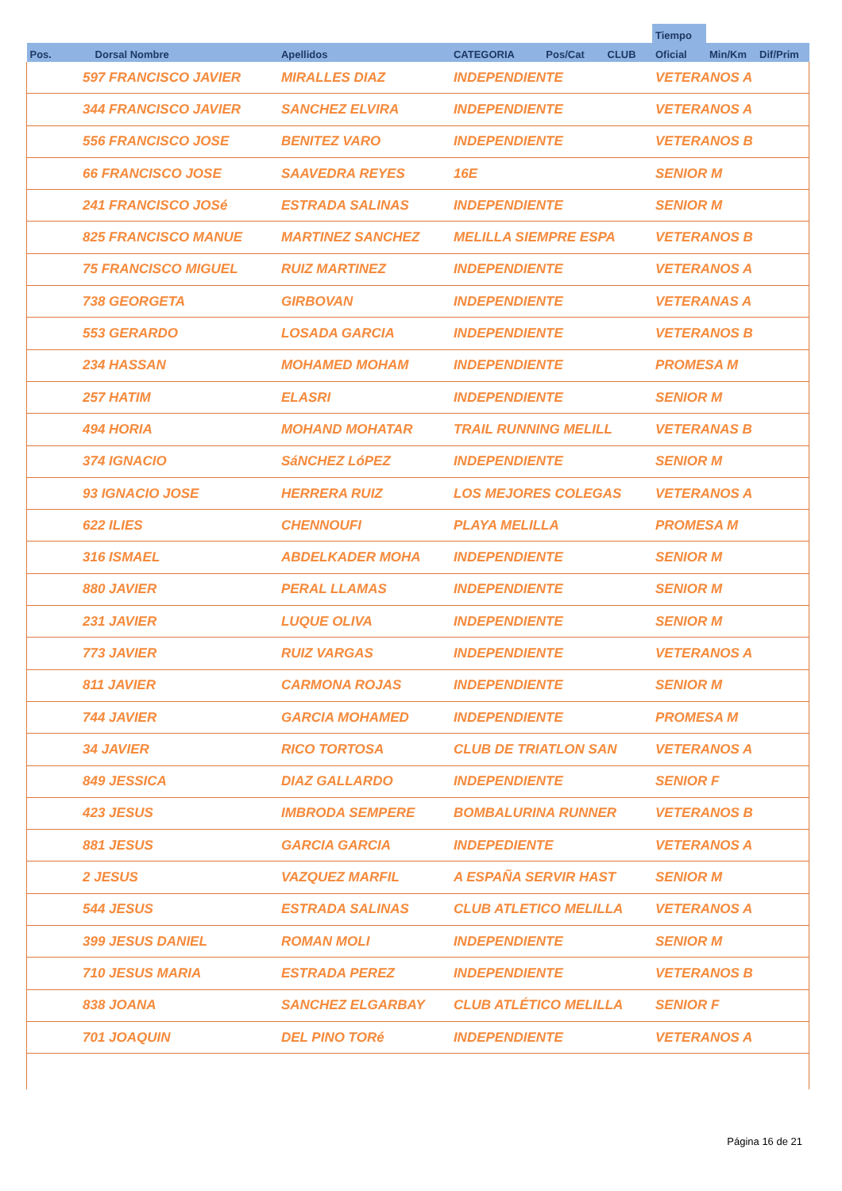| | | | | | | Tiempo | | |
| --- | --- | --- | --- | --- | --- | --- | --- | --- |
| Pos. | Dorsal Nombre | Apellidos | CATEGORIA | Pos/Cat | CLUB | Oficial | Min/Km | Dif/Prim |
| 597 FRANCISCO JAVIER | | MIRALLES DIAZ | INDEPENDIENTE | | | VETERANOS A | | |
| 344 FRANCISCO JAVIER | | SANCHEZ ELVIRA | INDEPENDIENTE | | | VETERANOS A | | |
| 556 FRANCISCO JOSE | | BENITEZ VARO | INDEPENDIENTE | | | VETERANOS B | | |
| 66 FRANCISCO JOSE | | SAAVEDRA REYES | 16E | | | SENIOR M | | |
| 241 FRANCISCO JOSé | | ESTRADA SALINAS | INDEPENDIENTE | | | SENIOR M | | |
| 825 FRANCISCO MANUE | | MARTINEZ SANCHEZ | MELILLA SIEMPRE ESPA | | | VETERANOS B | | |
| 75 FRANCISCO MIGUEL | | RUIZ MARTINEZ | INDEPENDIENTE | | | VETERANOS A | | |
| 738 GEORGETA | | GIRBOVAN | INDEPENDIENTE | | | VETERANAS A | | |
| 553 GERARDO | | LOSADA GARCIA | INDEPENDIENTE | | | VETERANOS B | | |
| 234 HASSAN | | MOHAMED MOHAM | INDEPENDIENTE | | | PROMESA M | | |
| 257 HATIM | | ELASRI | INDEPENDIENTE | | | SENIOR M | | |
| 494 HORIA | | MOHAND MOHATAR | TRAIL RUNNING MELILL | | | VETERANAS B | | |
| 374 IGNACIO | | SáNCHEZ LóPEZ | INDEPENDIENTE | | | SENIOR M | | |
| 93 IGNACIO JOSE | | HERRERA RUIZ | LOS MEJORES COLEGAS | | | VETERANOS A | | |
| 622 ILIES | | CHENNOUFI | PLAYA MELILLA | | | PROMESA M | | |
| 316 ISMAEL | | ABDELKADER MOHA | INDEPENDIENTE | | | SENIOR M | | |
| 880 JAVIER | | PERAL LLAMAS | INDEPENDIENTE | | | SENIOR M | | |
| 231 JAVIER | | LUQUE OLIVA | INDEPENDIENTE | | | SENIOR M | | |
| 773 JAVIER | | RUIZ VARGAS | INDEPENDIENTE | | | VETERANOS A | | |
| 811 JAVIER | | CARMONA ROJAS | INDEPENDIENTE | | | SENIOR M | | |
| 744 JAVIER | | GARCIA MOHAMED | INDEPENDIENTE | | | PROMESA M | | |
| 34 JAVIER | | RICO TORTOSA | CLUB DE TRIATLON SAN | | | VETERANOS A | | |
| 849 JESSICA | | DIAZ GALLARDO | INDEPENDIENTE | | | SENIOR F | | |
| 423 JESUS | | IMBRODA SEMPERE | BOMBALURINA RUNNER | | | VETERANOS B | | |
| 881 JESUS | | GARCIA GARCIA | INDEPEDIENTE | | | VETERANOS A | | |
| 2 JESUS | | VAZQUEZ MARFIL | A ESPAÑA SERVIR HAST | | | SENIOR M | | |
| 544 JESUS | | ESTRADA SALINAS | CLUB ATLETICO MELILLA | | | VETERANOS A | | |
| 399 JESUS DANIEL | | ROMAN MOLI | INDEPENDIENTE | | | SENIOR M | | |
| 710 JESUS MARIA | | ESTRADA PEREZ | INDEPENDIENTE | | | VETERANOS B | | |
| 838 JOANA | | SANCHEZ ELGARBAY | CLUB ATLÉTICO MELILLA | | | SENIOR F | | |
| 701 JOAQUIN | | DEL PINO TORé | INDEPENDIENTE | | | VETERANOS A | | |
Página 16 de 21